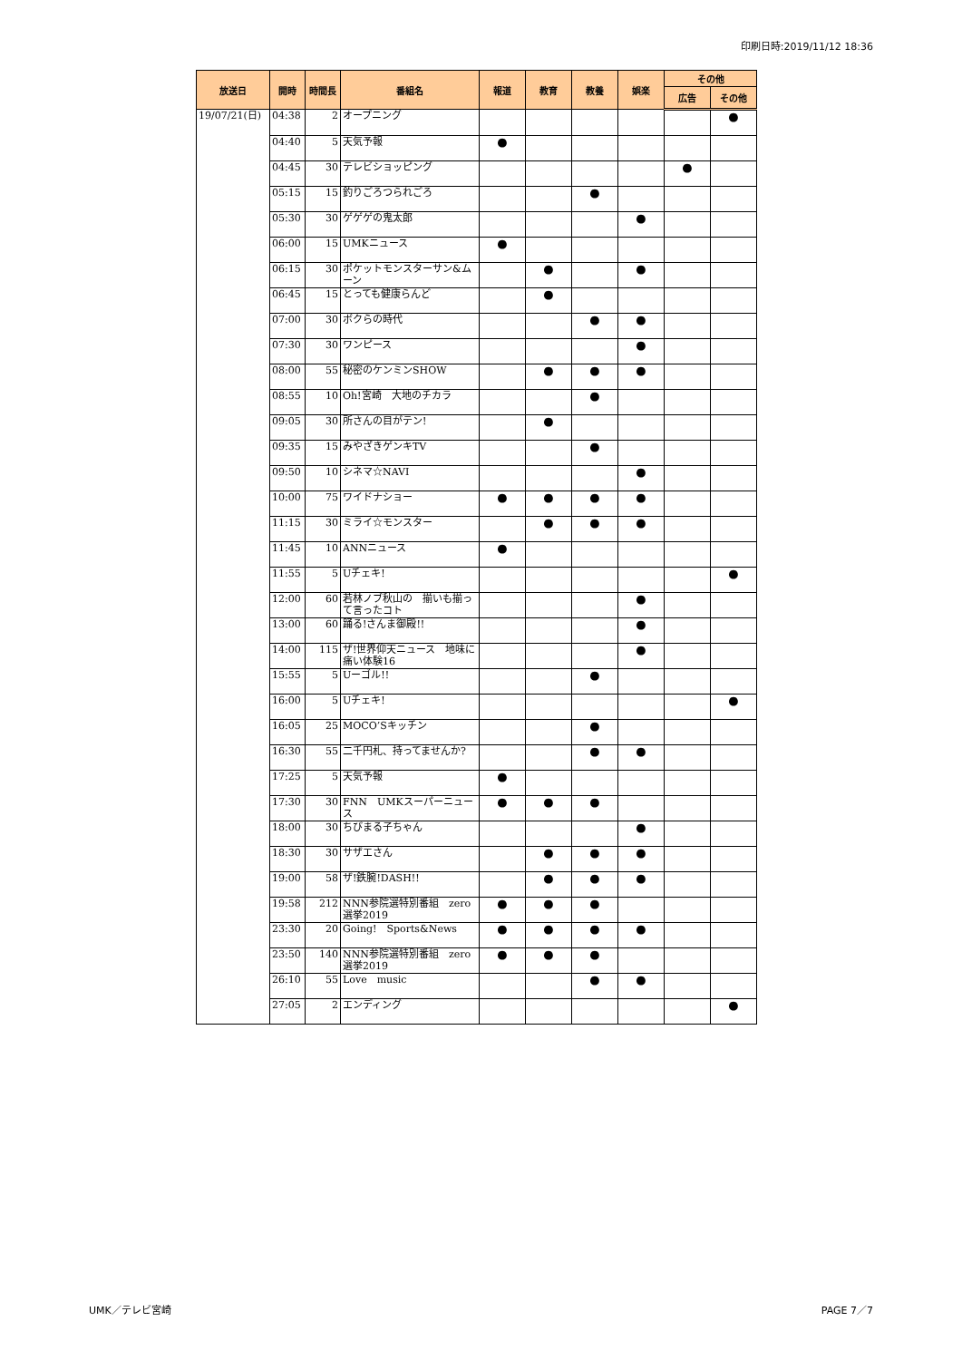印刷日時:2019/11/12 18:36
| 放送日 | 開時 | 時間長 | 番組名 | 報道 | 教育 | 教養 | 娯楽 | その他 | |
| --- | --- | --- | --- | --- | --- | --- | --- | --- | --- |
| | | | | | | | | 広告 | その他 |
| 19/07/21(日) | 04:38 | 2 | オープニング | | | | | | ● |
| | 04:40 | 5 | 天気予報 | ● | | | | | |
| | 04:45 | 30 | テレビショッピング | | | | | ● | |
| | 05:15 | 15 | 釣りごろつられごろ | | | ● | | | |
| | 05:30 | 30 | ゲゲゲの鬼太郎 | | | | ● | | |
| | 06:00 | 15 | UMKニュース | ● | | | | | |
| | 06:15 | 30 | ポケットモンスターサン&ムーン | | ● | | ● | | |
| | 06:45 | 15 | とっても健康らんど | | ● | | | | |
| | 07:00 | 30 | ボクらの時代 | | | ● | ● | | |
| | 07:30 | 30 | ワンピース | | | | ● | | |
| | 08:00 | 55 | 秘密のケンミンSHOW | | ● | ● | ● | | |
| | 08:55 | 10 | Oh!宮崎 大地のチカラ | | | ● | | | |
| | 09:05 | 30 | 所さんの目がテン! | | ● | | | | |
| | 09:35 | 15 | みやざきゲンキTV | | | ● | | | |
| | 09:50 | 10 | シネマ☆NAVI | | | | ● | | |
| | 10:00 | 75 | ワイドナショー | ● | ● | ● | ● | | |
| | 11:15 | 30 | ミライ☆モンスター | | ● | ● | ● | | |
| | 11:45 | 10 | ANNニュース | ● | | | | | |
| | 11:55 | 5 | Uチェキ! | | | | | | ● |
| | 12:00 | 60 | 若林ノブ秋山の 揃いも揃って言ったコト | | | | ● | | |
| | 13:00 | 60 | 踊る!さんま御殿!! | | | | ● | | |
| | 14:00 | 115 | ザ!世界仰天ニュース 地味に痛い体験16 | | | | ● | | |
| | 15:55 | 5 | Uーゴル!! | | | ● | | | |
| | 16:00 | 5 | Uチェキ! | | | | | | ● |
| | 16:05 | 25 | MOCO’Sキッチン | | | ● | | | |
| | 16:30 | 55 | 二千円札、持ってませんか? | | | ● | ● | | |
| | 17:25 | 5 | 天気予報 | ● | | | | | |
| | 17:30 | 30 | FNN UMKスーパーニュース | ● | ● | ● | | | |
| | 18:00 | 30 | ちびまる子ちゃん | | | | ● | | |
| | 18:30 | 30 | サザエさん | | ● | ● | ● | | |
| | 19:00 | 58 | ザ!鉄腕!DASH!! | | ● | ● | ● | | |
| | 19:58 | 212 | NNN参院選特別番組 zero選挙2019 | ● | ● | ● | | | |
| | 23:30 | 20 | Going! Sports&News | ● | ● | ● | ● | | |
| | 23:50 | 140 | NNN参院選特別番組 zero選挙2019 | ● | ● | ● | | | |
| | 26:10 | 55 | Love music | | | ● | ● | | |
| | 27:05 | 2 | エンディング | | | | | | ● |
UMK／テレビ宮崎 PAGE 7／7